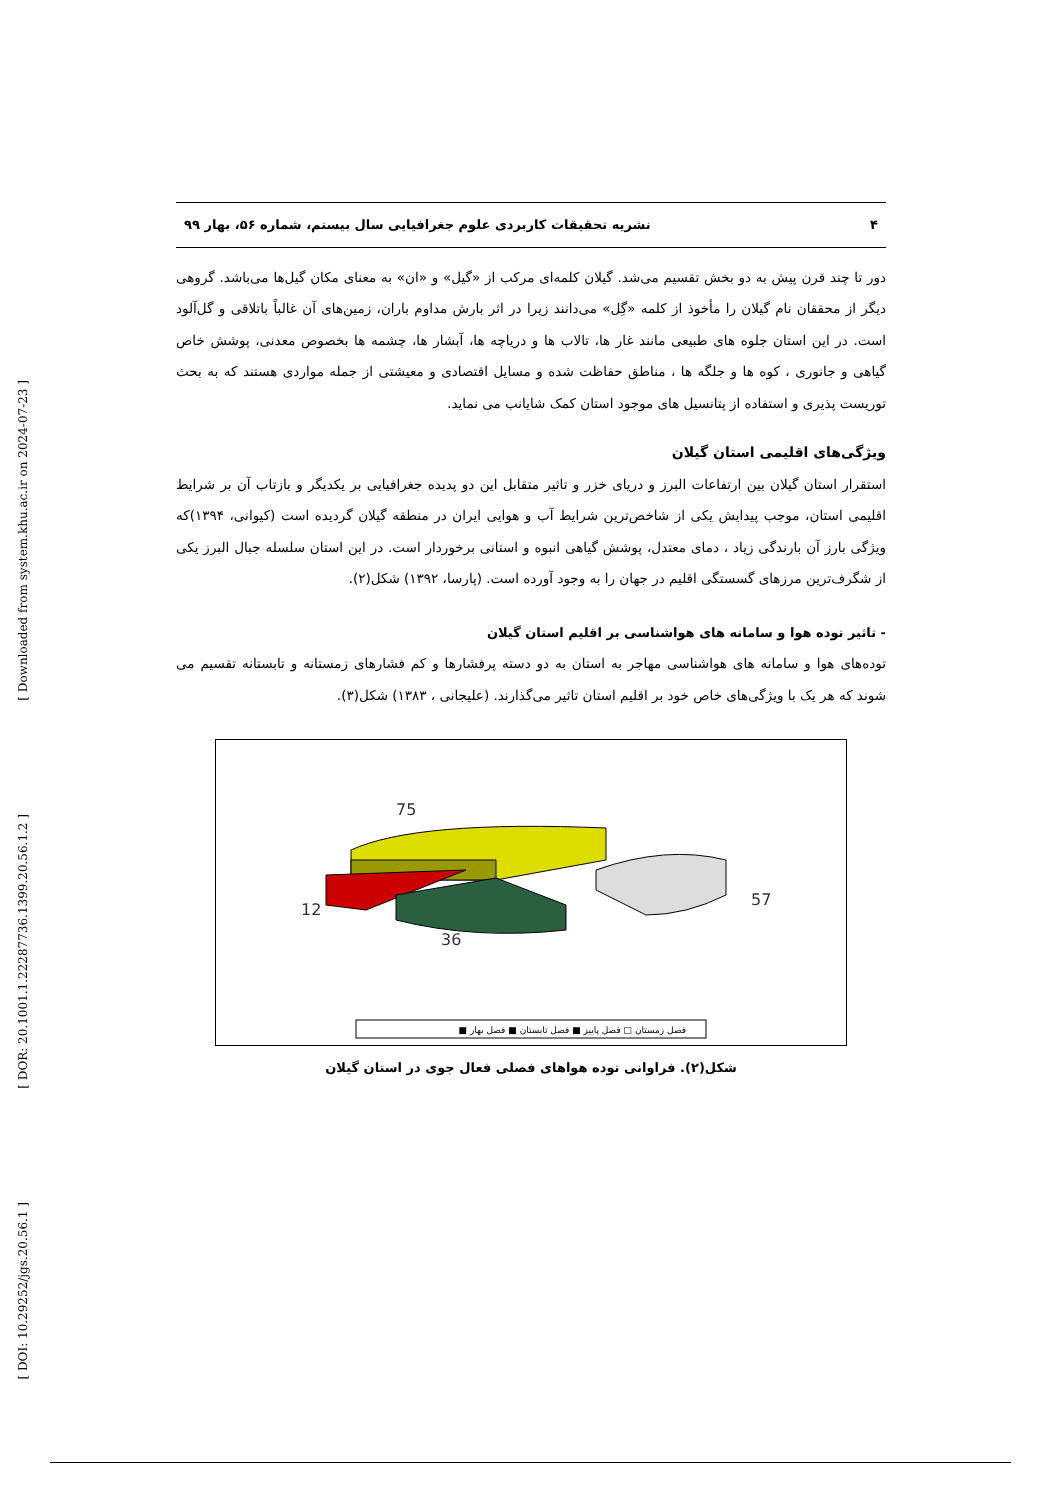[ Downloaded from system.khu.ac.ir on 2024-07-23 ]
[ DOR: 20.1001.1.22287736.1399.20.56.1.2 ]
[ DOI: 10.29252/jgs.20.56.1 ]
۴ نشریه تحقیقات کاربردی علوم جغرافیایی سال بیستم، شماره ۵۶، بهار ۹۹
دور تا چند قرن پیش به دو بخش تقسیم می‌شد. گیلان کلمه‌ای مرکب از «گیل» و «ان» به معنای مکان گیل‌ها می‌باشد. گروهی دیگر از محققان نام گیلان را مأخوذ از کلمه «گِل» می‌دانند زیرا در اثر بارش مداوم باران، زمین‌های آن غالباً باتلاقی و گل‌آلود است. در این استان جلوه های طبیعی مانند غار ها، تالاب ها و دریاچه ها، آبشار ها، چشمه ها بخصوص معدنی، پوشش خاص گیاهی و جانوری ، کوه ها و جلگه ها ، مناطق حفاظت شده و مسایل اقتصادی و معیشتی از جمله مواردی هستند که به بحث توریست پذیری و استفاده از پتانسیل های موجود استان کمک شایانب می نماید.
ویژگی‌های اقلیمی استان گیلان
استقرار استان گیلان بین ارتفاعات البرز و دریای خزر و تاثیر متقابل این دو پدیده جغرافیایی بر یکدیگر و بازتاب آن بر شرایط اقلیمی استان، موجب پیدایش یکی از شاخص‌ترین شرایط آب و هوایی ایران در منطقه گیلان گردیده است (کیوانی، ۱۳۹۴)که ویژگی بارز آن بارندگی زیاد ، دمای معتدل، پوشش گیاهی انبوه و استانی برخوردار است. در این استان سلسله جبال البرز یکی از شگرف‌ترین مرزهای گسستگی اقلیم در جهان را به وجود آورده است. (پارسا، ۱۳۹۲) شکل(۲).
- تاثیر توده هوا و سامانه های هواشناسی بر اقلیم استان گیلان
توده‌های هوا و سامانه های هواشناسی مهاجر به استان به دو دسته پرفشارها و کم فشارهای زمستانه و تابستانه تقسیم می شوند که هر یک با ویژگی‌های خاص خود بر اقلیم استان تاثیر می‌گذارند. (علیجانی ، ۱۳۸۳) شکل(۳).
75
12
36
57
فصل زمستان □ فصل پاییز ■ فصل تابستان ■ فصل بهار ■
شکل(۲). فراوانی توده هواهای فصلی فعال جوی در استان گیلان